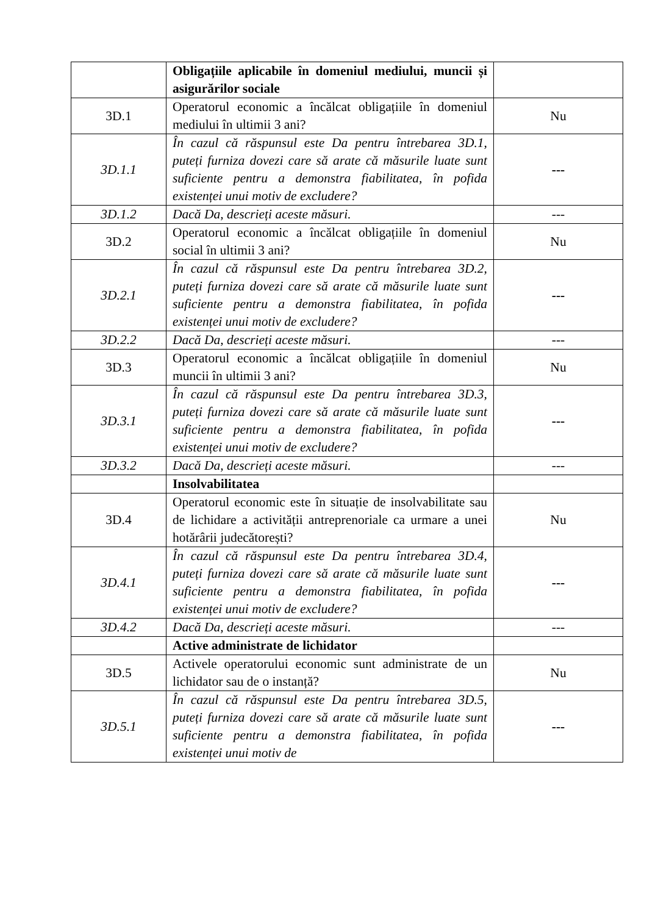| | Obligațiile aplicabile în domeniul mediului, muncii și asigurărilor sociale | |
| 3D.1 | Operatorul economic a încălcat obligațiile în domeniul mediului în ultimii 3 ani? | Nu |
| 3D.1.1 | În cazul că răspunsul este Da pentru întrebarea 3D.1, puteți furniza dovezi care să arate că măsurile luate sunt suficiente pentru a demonstra fiabilitatea, în pofida existenței unui motiv de excludere? | --- |
| 3D.1.2 | Dacă Da, descrieți aceste măsuri. | --- |
| 3D.2 | Operatorul economic a încălcat obligațiile în domeniul social în ultimii 3 ani? | Nu |
| 3D.2.1 | În cazul că răspunsul este Da pentru întrebarea 3D.2, puteți furniza dovezi care să arate că măsurile luate sunt suficiente pentru a demonstra fiabilitatea, în pofida existenței unui motiv de excludere? | --- |
| 3D.2.2 | Dacă Da, descrieți aceste măsuri. | --- |
| 3D.3 | Operatorul economic a încălcat obligațiile în domeniul muncii în ultimii 3 ani? | Nu |
| 3D.3.1 | În cazul că răspunsul este Da pentru întrebarea 3D.3, puteți furniza dovezi care să arate că măsurile luate sunt suficiente pentru a demonstra fiabilitatea, în pofida existenței unui motiv de excludere? | --- |
| 3D.3.2 | Dacă Da, descrieți aceste măsuri. | --- |
| | Insolvabilitatea | |
| 3D.4 | Operatorul economic este în situație de insolvabilitate sau de lichidare a activității antreprenoriale ca urmare a unei hotărârii judecătorești? | Nu |
| 3D.4.1 | În cazul că răspunsul este Da pentru întrebarea 3D.4, puteți furniza dovezi care să arate că măsurile luate sunt suficiente pentru a demonstra fiabilitatea, în pofida existenței unui motiv de excludere? | --- |
| 3D.4.2 | Dacă Da, descrieți aceste măsuri. | --- |
| | Active administrate de lichidator | |
| 3D.5 | Activele operatorului economic sunt administrate de un lichidator sau de o instanță? | Nu |
| 3D.5.1 | În cazul că răspunsul este Da pentru întrebarea 3D.5, puteți furniza dovezi care să arate că măsurile luate sunt suficiente pentru a demonstra fiabilitatea, în pofida existenței unui motiv de | --- |